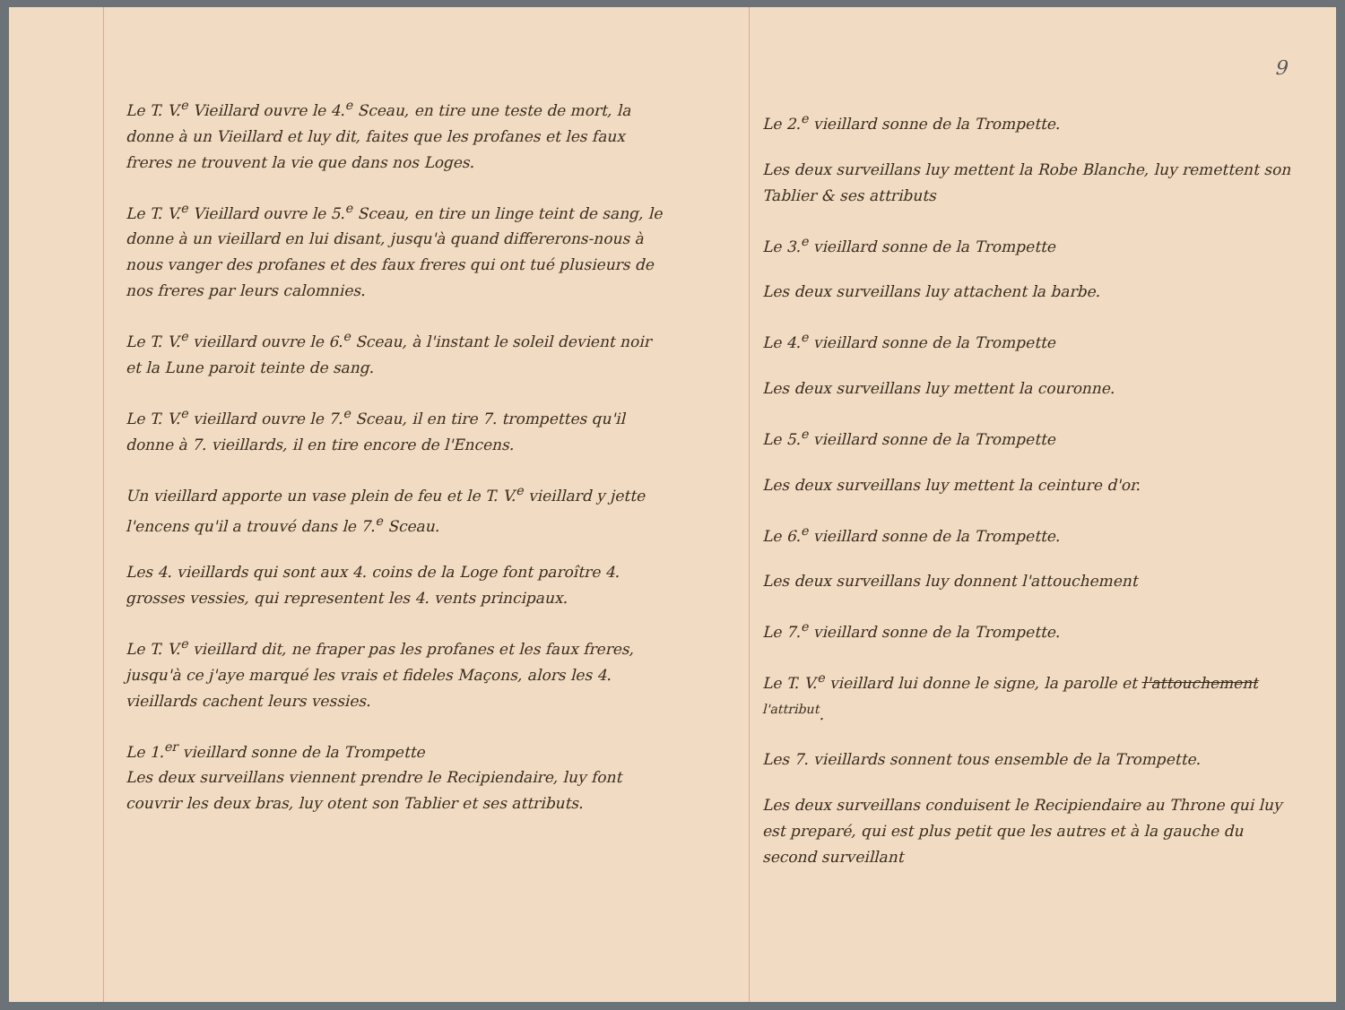Le T. V.<sup>e</sup> Vieillard ouvre le 4.<sup>e</sup> Sceau, en tire une teste de mort, la donne à un Vieillard et luy dit, faites que les profanes et les faux freres ne trouvent la vie que dans nos Loges.
Le T. V.<sup>e</sup> Vieillard ouvre le 5.<sup>e</sup> Sceau, en tire un linge teint de sang, le donne à un vieillard en lui disant, jusqu'à quand differerons-nous à nous vanger des profanes et des faux freres qui ont tué plusieurs de nos freres par leurs calomnies.
Le T. V.<sup>e</sup> vieillard ouvre le 6.<sup>e</sup> Sceau, à l'instant le soleil devient noir et la Lune paroit teinte de sang.
Le T. V.<sup>e</sup> vieillard ouvre le 7.<sup>e</sup> Sceau, il en tire 7. trompettes qu'il donne à 7. vieillards, il en tire encore de l'Encens.
Un vieillard apporte un vase plein de feu et le T. V.<sup>e</sup> vieillard y jette l'encens qu'il a trouvé dans le 7.<sup>e</sup> Sceau.
Les 4. vieillards qui sont aux 4. coins de la Loge font paroître 4. grosses vessies, qui representent les 4. vents principaux.
Le T. V.<sup>e</sup> vieillard dit, ne fraper pas les profanes et les faux freres, jusqu'à ce j'aye marqué les vrais et fideles Maçons, alors les 4. vieillards cachent leurs vessies.
Le 1.<sup>er</sup> vieillard sonne de la Trompette
Les deux surveillans viennent prendre le Recipiendaire, luy font couvrir les deux bras, luy otent son Tablier et ses attributs.
9
Le 2.<sup>e</sup> vieillard sonne de la Trompette.
Les deux surveillans luy mettent la Robe Blanche, luy remettent son Tablier & ses attributs
Le 3.<sup>e</sup> vieillard sonne de la Trompette
Les deux surveillans luy attachent la barbe.
Le 4.<sup>e</sup> vieillard sonne de la Trompette
Les deux surveillans luy mettent la couronne.
Le 5.<sup>e</sup> vieillard sonne de la Trompette
Les deux surveillans luy mettent la ceinture d'or.
Le 6.<sup>e</sup> vieillard sonne de la Trompette.
Les deux surveillans luy donnent l'attouchement
Le 7.<sup>e</sup> vieillard sonne de la Trompette.
Le T. V.<sup>e</sup> vieillard lui donne le signe, la parolle et l'attouchement <sup>l'attribut</sup>.
Les 7. vieillards sonnent tous ensemble de la Trompette.
Les deux surveillans conduisent le Recipiendaire au Throne qui luy est preparé, qui est plus petit que les autres et à la gauche du second surveillant